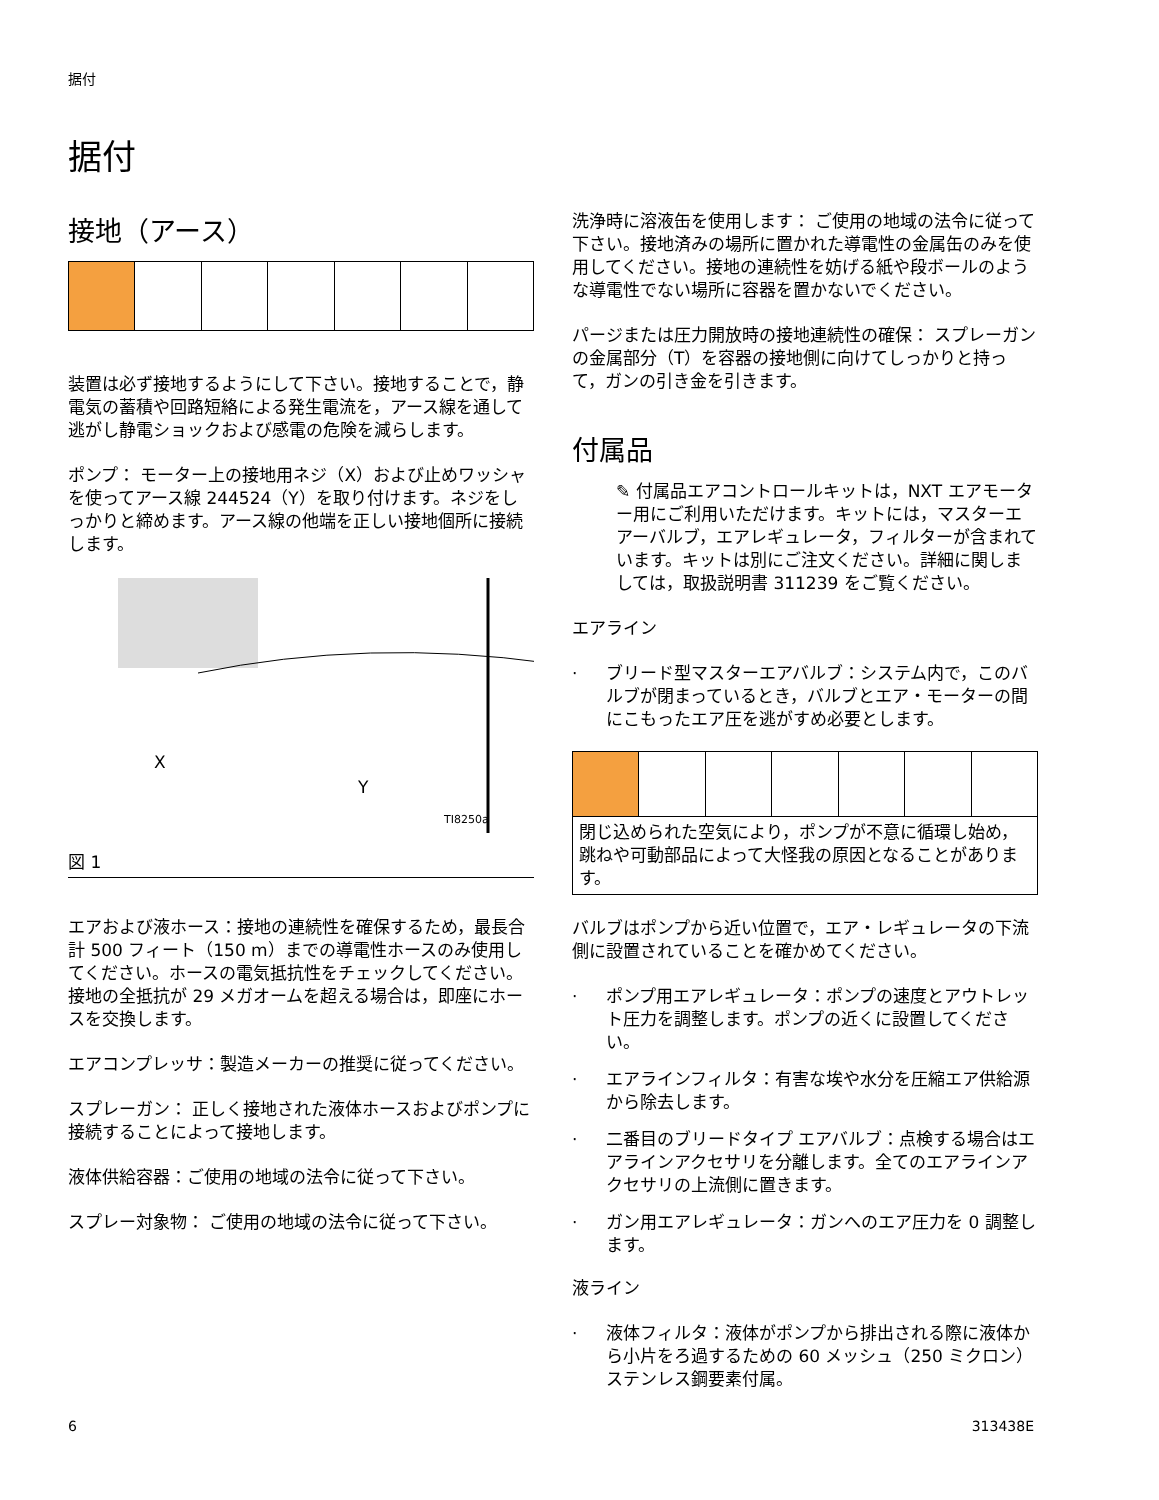据付
据付
接地（アース）
装置は必ず接地するようにして下さい。接地することで，静電気の蓄積や回路短絡による発生電流を，アース線を通して逃がし静電ショックおよび感電の危険を減らします。
ポンプ： モーター上の接地用ネジ（X）および止めワッシャを使ってアース線 244524（Y）を取り付けます。ネジをしっかりと締めます。アース線の他端を正しい接地個所に接続します。
X
Y
TI8250a
図 1
エアおよび液ホース：接地の連続性を確保するため，最長合計 500 フィート（150 m）までの導電性ホースのみ使用してください。ホースの電気抵抗性をチェックしてください。接地の全抵抗が 29 メガオームを超える場合は，即座にホースを交換します。
エアコンプレッサ：製造メーカーの推奨に従ってください。
スプレーガン： 正しく接地された液体ホースおよびポンプに接続することによって接地します。
液体供給容器：ご使用の地域の法令に従って下さい。
スプレー対象物： ご使用の地域の法令に従って下さい。
洗浄時に溶液缶を使用します： ご使用の地域の法令に従って下さい。接地済みの場所に置かれた導電性の金属缶のみを使用してください。接地の連続性を妨げる紙や段ボールのような導電性でない場所に容器を置かないでください。
パージまたは圧力開放時の接地連続性の確保： スプレーガンの金属部分（T）を容器の接地側に向けてしっかりと持って，ガンの引き金を引きます。
付属品
✎ 付属品エアコントロールキットは，NXT エアモーター用にご利用いただけます。キットには，マスターエアーバルブ，エアレギュレータ，フィルターが含まれています。キットは別にご注文ください。詳細に関しましては，取扱説明書 311239 をご覧ください。
エアライン
· ブリード型マスターエアバルブ：システム内で，このバルブが閉まっているとき，バルブとエア・モーターの間にこもったエア圧を逃がすめ必要とします。
閉じ込められた空気により，ポンプが不意に循環し始め，跳ねや可動部品によって大怪我の原因となることがあります。
バルブはポンプから近い位置で，エア・レギュレータの下流側に設置されていることを確かめてください。
· ポンプ用エアレギュレータ：ポンプの速度とアウトレット圧力を調整します。ポンプの近くに設置してください。
· エアラインフィルタ：有害な埃や水分を圧縮エア供給源から除去します。
· 二番目のブリードタイプ エアバルブ：点検する場合はエアラインアクセサリを分離します。全てのエアラインアクセサリの上流側に置きます。
· ガン用エアレギュレータ：ガンへのエア圧力を 0 調整します。
液ライン
· 液体フィルタ：液体がポンプから排出される際に液体から小片をろ過するための 60 メッシュ（250 ミクロン）ステンレス鋼要素付属。
6 313438E